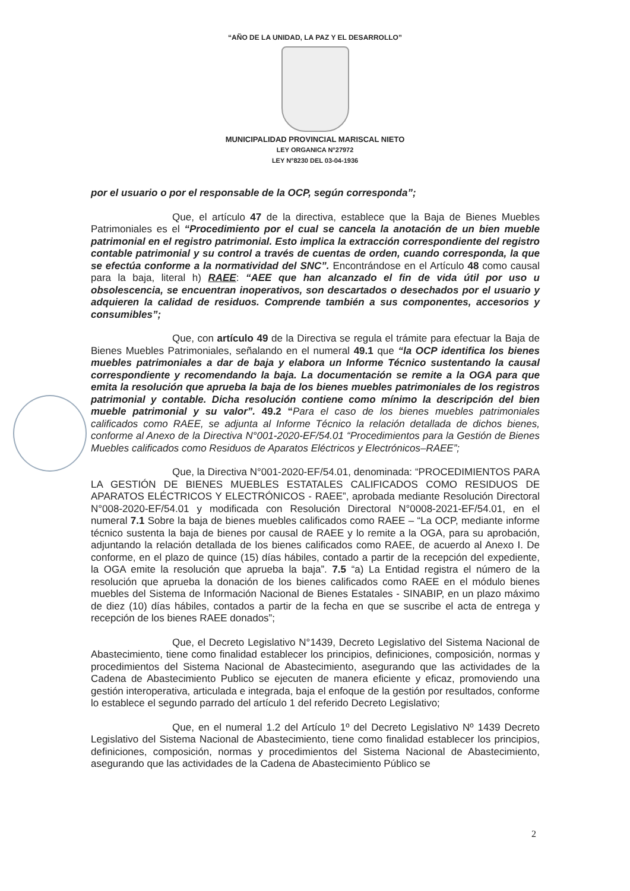“AÑO DE LA UNIDAD, LA PAZ Y EL DESARROLLO”
MUNICIPALIDAD PROVINCIAL MARISCAL NIETO
LEY ORGANICA N°27972
LEY N°8230 DEL 03-04-1936
por el usuario o por el responsable de la OCP, según corresponda”;
Que, el artículo 47 de la directiva, establece que la Baja de Bienes Muebles Patrimoniales es el “Procedimiento por el cual se cancela la anotación de un bien mueble patrimonial en el registro patrimonial. Esto implica la extracción correspondiente del registro contable patrimonial y su control a través de cuentas de orden, cuando corresponda, la que se efectúa conforme a la normatividad del SNC”. Encontrándose en el Artículo 48 como causal para la baja, literal h) RAEE: “AEE que han alcanzado el fin de vida útil por uso u obsolescencia, se encuentran inoperativos, son descartados o desechados por el usuario y adquieren la calidad de residuos. Comprende también a sus componentes, accesorios y consumibles”;
Que, con artículo 49 de la Directiva se regula el trámite para efectuar la Baja de Bienes Muebles Patrimoniales, señalando en el numeral 49.1 que “la OCP identifica los bienes muebles patrimoniales a dar de baja y elabora un Informe Técnico sustentando la causal correspondiente y recomendando la baja. La documentación se remite a la OGA para que emita la resolución que aprueba la baja de los bienes muebles patrimoniales de los registros patrimonial y contable. Dicha resolución contiene como mínimo la descripción del bien mueble patrimonial y su valor”. 49.2 “Para el caso de los bienes muebles patrimoniales calificados como RAEE, se adjunta al Informe Técnico la relación detallada de dichos bienes, conforme al Anexo de la Directiva N°001-2020-EF/54.01 “Procedimientos para la Gestión de Bienes Muebles calificados como Residuos de Aparatos Eléctricos y Electrónicos–RAEE”;
Que, la Directiva N°001-2020-EF/54.01, denominada: “PROCEDIMIENTOS PARA LA GESTIÓN DE BIENES MUEBLES ESTATALES CALIFICADOS COMO RESIDUOS DE APARATOS ELÉCTRICOS Y ELECTRÓNICOS - RAEE”, aprobada mediante Resolución Directoral N°008-2020-EF/54.01 y modificada con Resolución Directoral N°0008-2021-EF/54.01, en el numeral 7.1 Sobre la baja de bienes muebles calificados como RAEE – “La OCP, mediante informe técnico sustenta la baja de bienes por causal de RAEE y lo remite a la OGA, para su aprobación, adjuntando la relación detallada de los bienes calificados como RAEE, de acuerdo al Anexo I. De conforme, en el plazo de quince (15) días hábiles, contado a partir de la recepción del expediente, la OGA emite la resolución que aprueba la baja”. 7.5 “a) La Entidad registra el número de la resolución que aprueba la donación de los bienes calificados como RAEE en el módulo bienes muebles del Sistema de Información Nacional de Bienes Estatales - SINABIP, en un plazo máximo de diez (10) días hábiles, contados a partir de la fecha en que se suscribe el acta de entrega y recepción de los bienes RAEE donados”;
Que, el Decreto Legislativo N°1439, Decreto Legislativo del Sistema Nacional de Abastecimiento, tiene como finalidad establecer los principios, definiciones, composición, normas y procedimientos del Sistema Nacional de Abastecimiento, asegurando que las actividades de la Cadena de Abastecimiento Publico se ejecuten de manera eficiente y eficaz, promoviendo una gestión interoperativa, articulada e integrada, baja el enfoque de la gestión por resultados, conforme lo establece el segundo parrado del artículo 1 del referido Decreto Legislativo;
Que, en el numeral 1.2 del Artículo 1º del Decreto Legislativo Nº 1439 Decreto Legislativo del Sistema Nacional de Abastecimiento, tiene como finalidad establecer los principios, definiciones, composición, normas y procedimientos del Sistema Nacional de Abastecimiento, asegurando que las actividades de la Cadena de Abastecimiento Público se
2